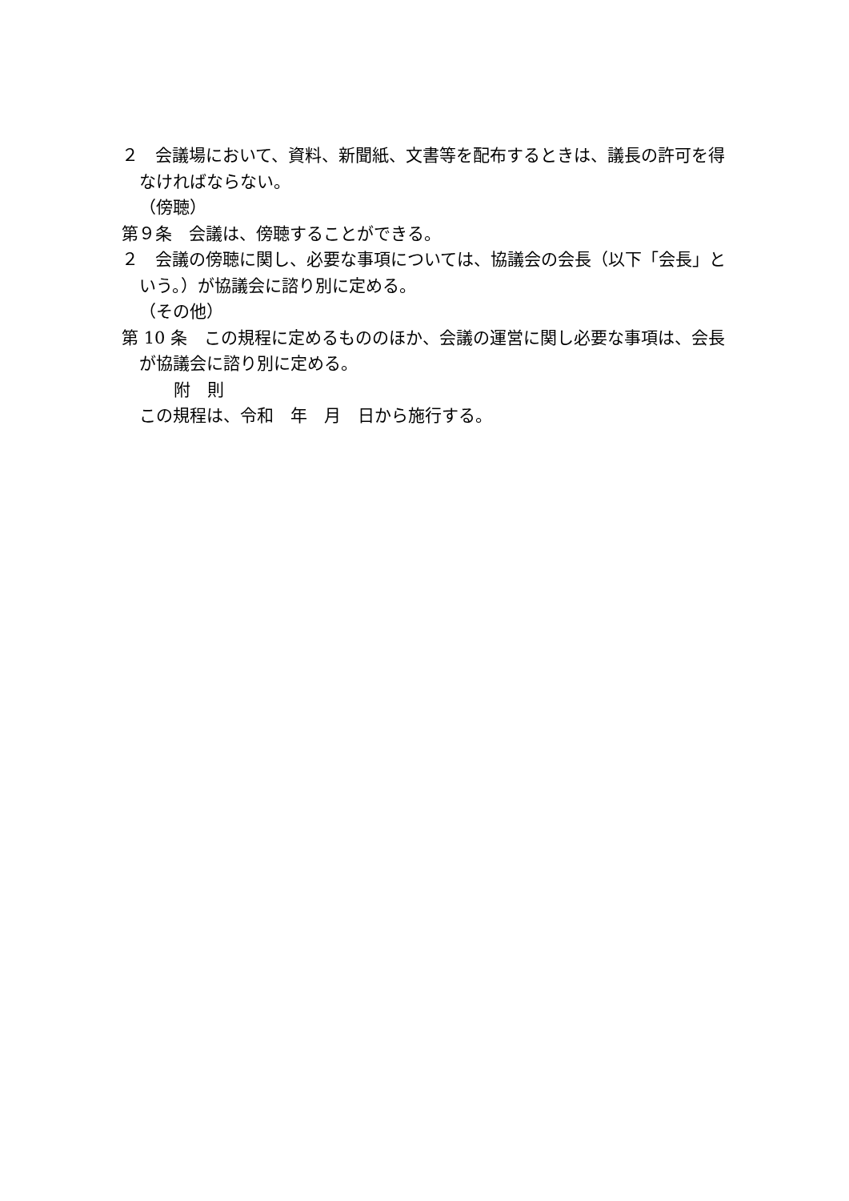２　会議場において、資料、新聞紙、文書等を配布するときは、議長の許可を得なければならない。
（傍聴）
第９条　会議は、傍聴することができる。
２　会議の傍聴に関し、必要な事項については、協議会の会長（以下「会長」という。）が協議会に諮り別に定める。
（その他）
第 10 条　この規程に定めるもののほか、会議の運営に関し必要な事項は、会長が協議会に諮り別に定める。
附　則
この規程は、令和　年　月　日から施行する。